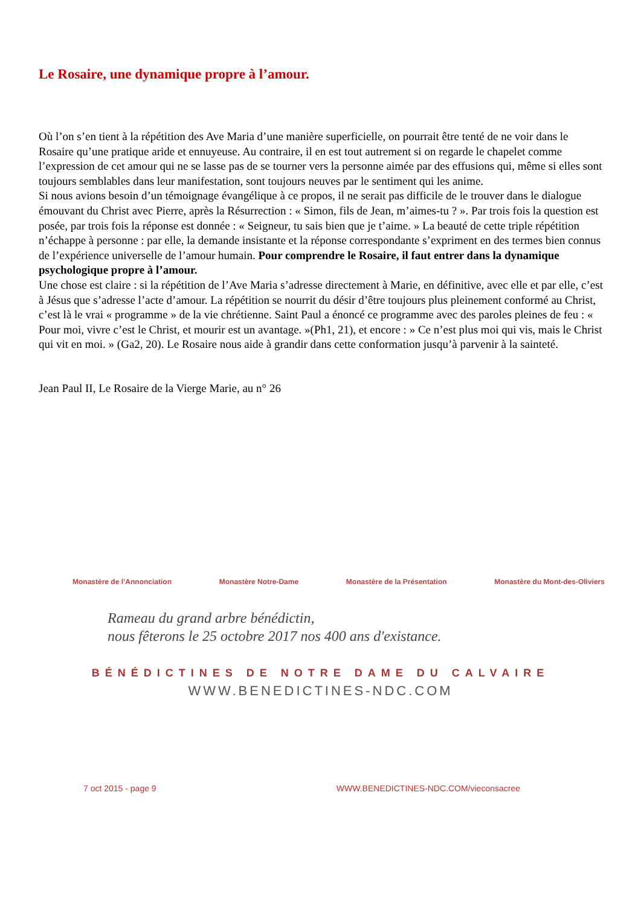Le Rosaire, une dynamique propre à l’amour.
Où l’on s’en tient à la répétition des Ave Maria d’une manière superficielle, on pourrait être tenté de ne voir dans le Rosaire qu’une pratique aride et ennuyeuse. Au contraire, il en est tout autrement si on regarde le chapelet comme l’expression de cet amour qui ne se lasse pas de se tourner vers la personne aimée par des effusions qui, même si elles sont toujours semblables dans leur manifestation, sont toujours neuves par le sentiment qui les anime.
Si nous avions besoin d’un témoignage évangélique à ce propos, il ne serait pas difficile de le trouver dans le dialogue émouvant du Christ avec Pierre, après la Résurrection : « Simon, fils de Jean, m’aimes-tu ? ». Par trois fois la question est posée, par trois fois la réponse est donnée : « Seigneur, tu sais bien que je t’aime. » La beauté de cette triple répétition n’échappe à personne : par elle, la demande insistante et la réponse correspondante s’expriment en des termes bien connus de l’expérience universelle de l’amour humain. Pour comprendre le Rosaire, il faut entrer dans la dynamique psychologique propre à l’amour.
Une chose est claire : si la répétition de l’Ave Maria s’adresse directement à Marie, en définitive, avec elle et par elle, c’est à Jésus que s’adresse l’acte d’amour. La répétition se nourrit du désir d’être toujours plus pleinement conformé au Christ, c’est là le vrai « programme » de la vie chrétienne. Saint Paul a énoncé ce programme avec des paroles pleines de feu : « Pour moi, vivre c’est le Christ, et mourir est un avantage. »(Ph1, 21), et encore : » Ce n’est plus moi qui vis, mais le Christ qui vit en moi. » (Ga2, 20). Le Rosaire nous aide à grandir dans cette conformation jusqu’à parvenir à la sainteté.
Jean Paul II, Le Rosaire de la Vierge Marie, au n° 26
Monastère de l’Annonciation Monastère Notre-Dame Monastère de la Présentation Monastère du Mont-des-Oliviers
Rameau du grand arbre bénédictin,
nous fêterons le 25 octobre 2017 nos 400 ans d'existance.
BÉNÉDICTINES DE NOTRE DAME DU CALVAIRE
WWW.BENEDICTINES-NDC.COM
7 oct 2015 - page 9 WWW.BENEDICTINES-NDC.COM/vieconsacree